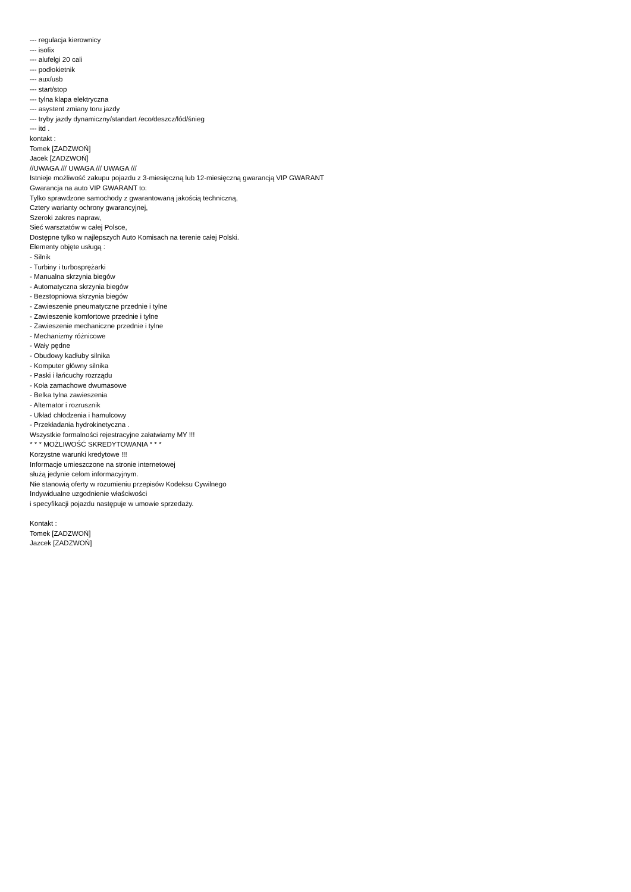--- regulacja kierownicy
--- isofix
--- alufelgi 20 cali
--- podłokietnik
--- aux/usb
--- start/stop
--- tylna klapa elektryczna
--- asystent zmiany toru jazdy
--- tryby jazdy dynamiczny/standart /eco/deszcz/lód/śnieg
--- itd .
kontakt :
Tomek [ZADZWOŃ]
Jacek [ZADZWOŃ]
//UWAGA /// UWAGA /// UWAGA ///
Istnieje możliwość zakupu pojazdu z 3-miesięczną lub 12-miesięczną gwarancją VIP GWARANT
Gwarancja na auto VIP GWARANT to:
Tylko sprawdzone samochody z gwarantowaną jakością techniczną,
Cztery warianty ochrony gwarancyjnej,
Szeroki zakres napraw,
Sieć warsztatów w całej Polsce,
Dostępne tylko w najlepszych Auto Komisach na terenie całej Polski.
Elementy objęte usługą :
- Silnik
- Turbiny i turbosprężarki
- Manualna skrzynia biegów
- Automatyczna skrzynia biegów
- Bezstopniowa skrzynia biegów
- Zawieszenie pneumatyczne przednie i tylne
- Zawieszenie komfortowe przednie i tylne
- Zawieszenie mechaniczne przednie i tylne
- Mechanizmy różnicowe
- Wały pędne
- Obudowy kadłuby silnika
- Komputer główny silnika
- Paski i łańcuchy rozrządu
- Koła zamachowe dwumasowe
- Belka tylna zawieszenia
- Alternator i rozrusznik
- Układ chłodzenia i hamulcowy
- Przekładania hydrokinetyczna .
Wszystkie formalności rejestracyjne załatwiamy MY !!!
* * * MOŻLIWOŚĆ SKREDYTOWANIA * * *
Korzystne warunki kredytowe !!!
Informacje umieszczone na stronie internetowej
służą jedynie celom informacyjnym.
Nie stanowią oferty w rozumieniu przepisów Kodeksu Cywilnego
Indywidualne uzgodnienie właściwości
i specyfikacji pojazdu następuje w umowie sprzedaży.
Kontakt :
Tomek [ZADZWOŃ]
Jazcek [ZADZWOŃ]